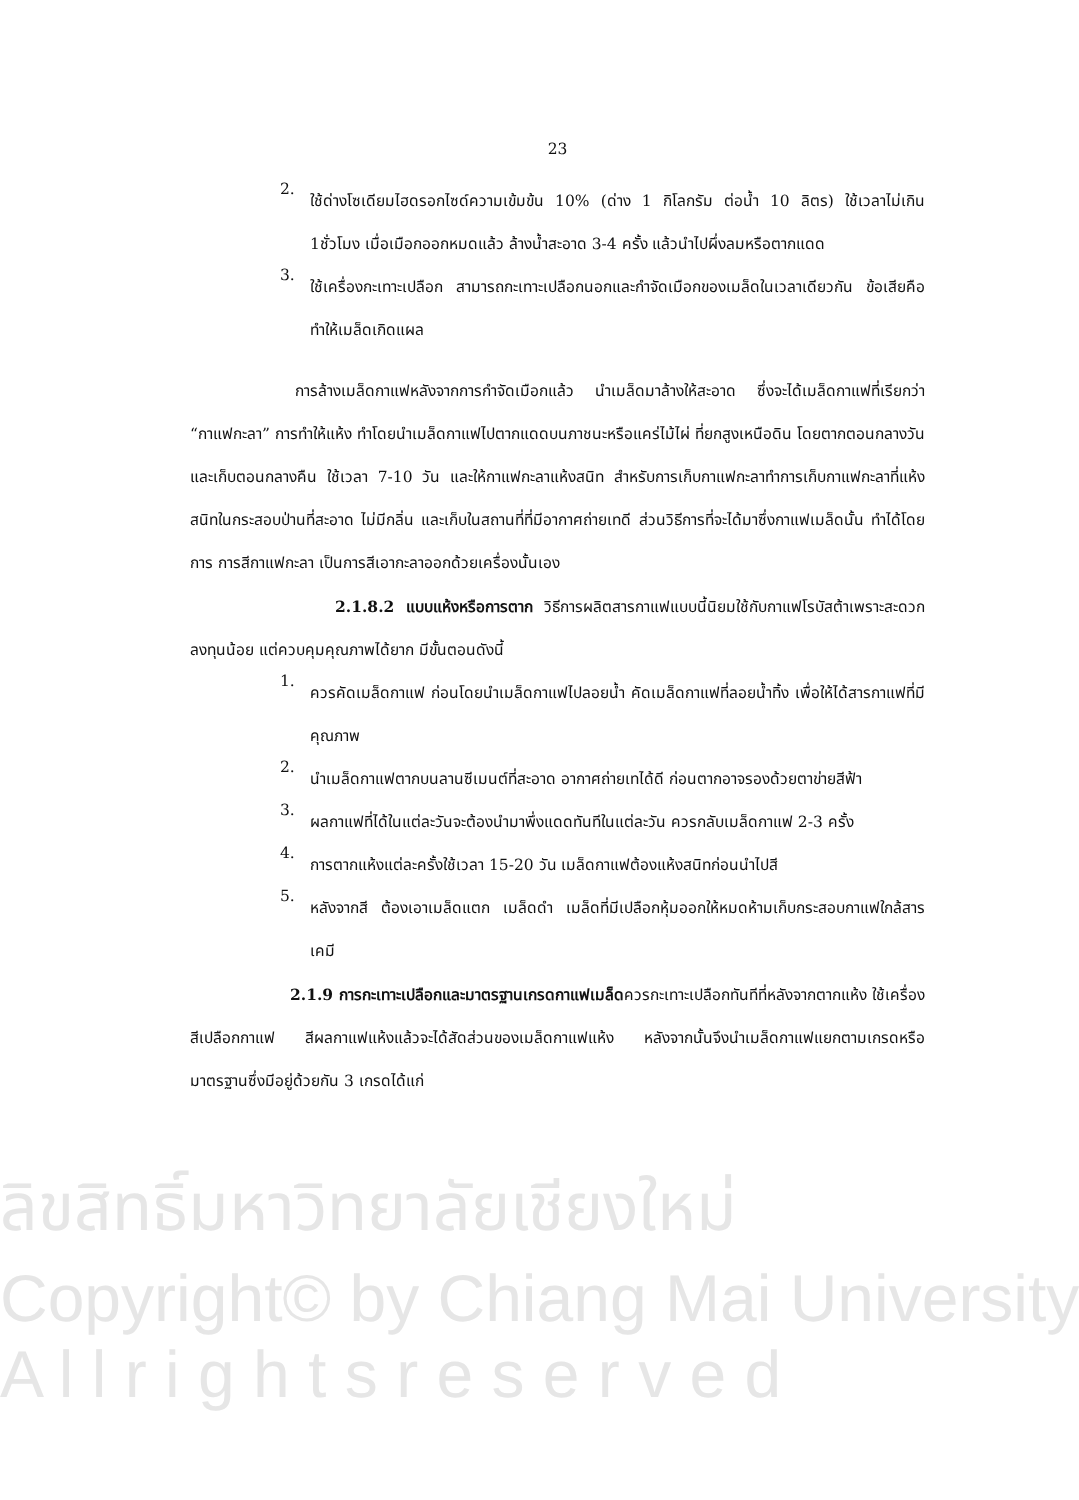ลิขสิทธิ์มหาวิทยาลัยเชียงใหม่
Copyright© by Chiang Mai University
A l l r i g h t s r e s e r v e d
23
2.
ใช้ด่างโซเดียมไฮดรอกไซด์ความเข้มข้น 10% (ด่าง 1 กิโลกรัม ต่อน้ำ 10 ลิตร) ใช้เวลาไม่เกิน 1ชั่วโมง เมื่อเมือกออกหมดแล้ว ล้างน้ำสะอาด 3-4 ครั้ง แล้วนำไปผึ่งลมหรือตากแดด
3.
ใช้เครื่องกะเทาะเปลือก สามารถกะเทาะเปลือกนอกและกำจัดเมือกของเมล็ดในเวลาเดียวกัน ข้อเสียคือทำให้เมล็ดเกิดแผล
การล้างเมล็ดกาแฟหลังจากการกำจัดเมือกแล้ว นำเมล็ดมาล้างให้สะอาด ซึ่งจะได้เมล็ดกาแฟที่เรียกว่า “กาแฟกะลา” การทำให้แห้ง ทำโดยนำเมล็ดกาแฟไปตากแดดบนภาชนะหรือแคร่ไม้ไผ่ ที่ยกสูงเหนือดิน โดยตากตอนกลางวันและเก็บตอนกลางคืน ใช้เวลา 7-10 วัน และให้กาแฟกะลาแห้งสนิท สำหรับการเก็บกาแฟกะลาทำการเก็บกาแฟกะลาที่แห้งสนิทในกระสอบป่านที่สะอาด ไม่มีกลิ่น และเก็บในสถานที่ที่มีอากาศถ่ายเทดี ส่วนวิธีการที่จะได้มาซึ่งกาแฟเมล็ดนั้น ทำได้โดยการ การสีกาแฟกะลา เป็นการสีเอากะลาออกด้วยเครื่องนั้นเอง
2.1.8.2 แบบแห้งหรือการตาก วิธีการผลิตสารกาแฟแบบนี้นิยมใช้กับกาแฟโรบัสต้าเพราะสะดวกลงทุนน้อย แต่ควบคุมคุณภาพได้ยาก มีขั้นตอนดังนี้
1.
ควรคัดเมล็ดกาแฟ ก่อนโดยนำเมล็ดกาแฟไปลอยน้ำ คัดเมล็ดกาแฟที่ลอยน้ำทิ้ง เพื่อให้ได้สารกาแฟที่มีคุณภาพ
2.
นำเมล็ดกาแฟตากบนลานซีเมนต์ที่สะอาด อากาศถ่ายเทได้ดี ก่อนตากอาจรองด้วยตาข่ายสีฟ้า
3.
ผลกาแฟที่ได้ในแต่ละวันจะต้องนำมาพึ่งแดดทันทีในแต่ละวัน ควรกลับเมล็ดกาแฟ 2-3 ครั้ง
4.
การตากแห้งแต่ละครั้งใช้เวลา 15-20 วัน เมล็ดกาแฟต้องแห้งสนิทก่อนนำไปสี
5.
หลังจากสี ต้องเอาเมล็ดแตก เมล็ดดำ เมล็ดที่มีเปลือกหุ้มออกให้หมดห้ามเก็บกระสอบกาแฟใกล้สารเคมี
2.1.9 การกะเทาะเปลือกและมาตรฐานเกรดกาแฟเมล็ดควรกะเทาะเปลือกทันทีที่หลังจากตากแห้ง ใช้เครื่องสีเปลือกกาแฟ สีผลกาแฟแห้งแล้วจะได้สัดส่วนของเมล็ดกาแฟแห้ง หลังจากนั้นจึงนำเมล็ดกาแฟแยกตามเกรดหรือมาตรฐานซึ่งมีอยู่ด้วยกัน 3 เกรดได้แก่